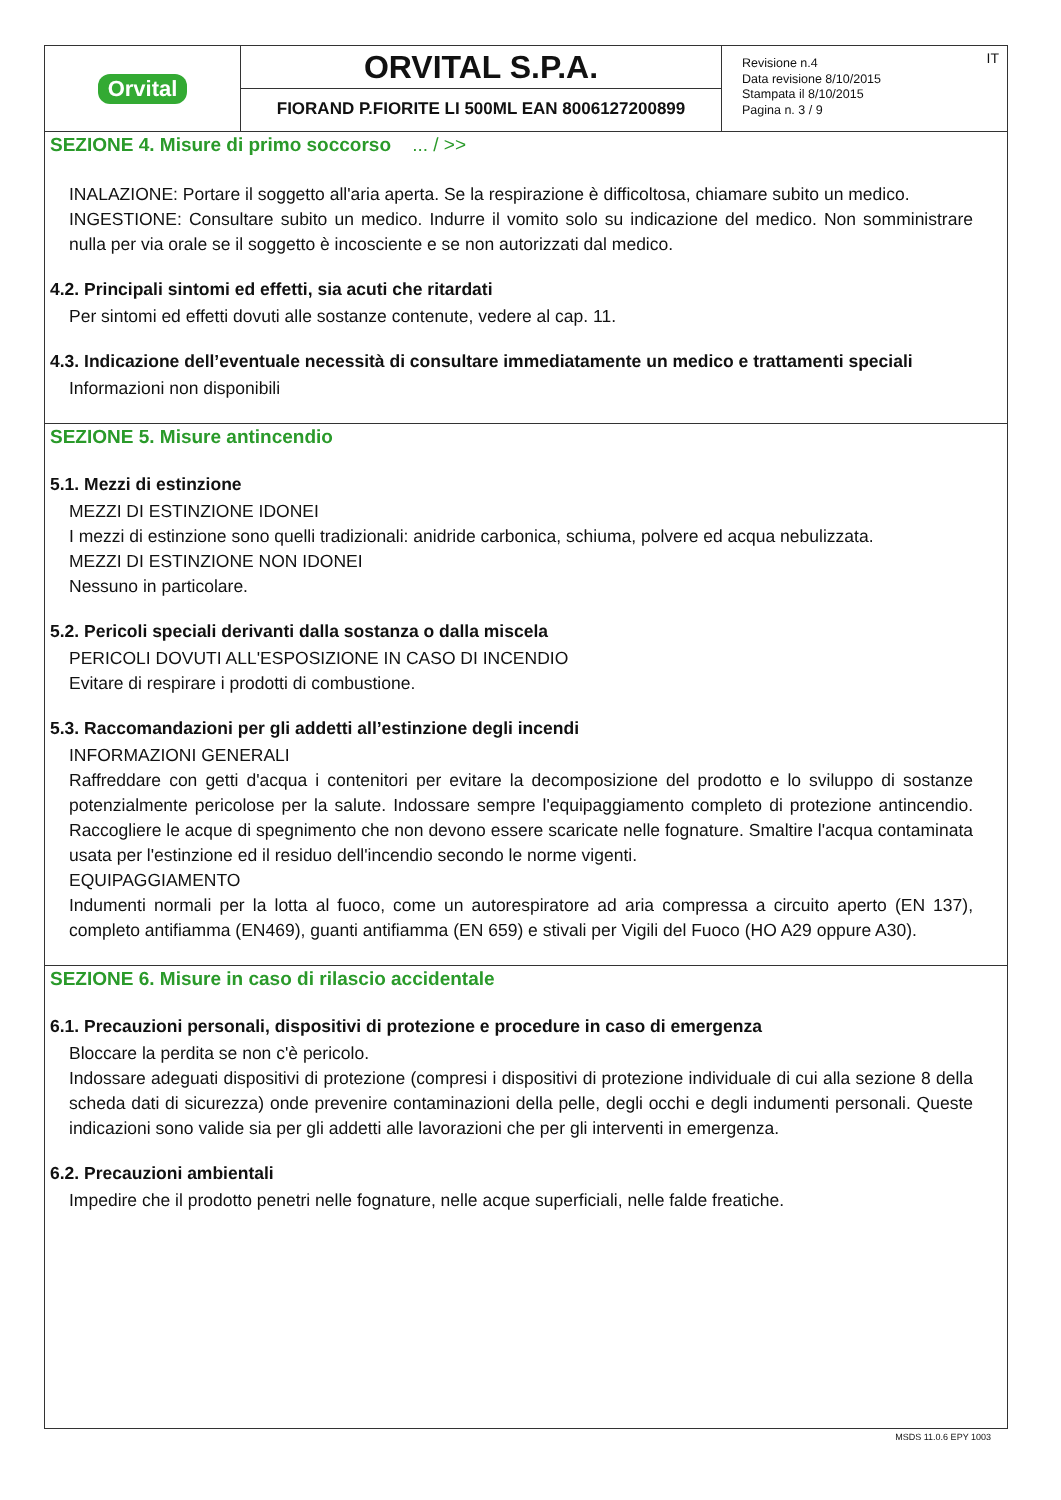Orvital
ORVITAL S.P.A.
FIORAND P.FIORITE LI 500ML EAN 8006127200899
Revisione n.4
Data revisione 8/10/2015
Stampata il 8/10/2015
Pagina n. 3 / 9
IT
SEZIONE 4. Misure di primo soccorso ... / >>
INALAZIONE: Portare il soggetto all'aria aperta. Se la respirazione è difficoltosa, chiamare subito un medico.
INGESTIONE: Consultare subito un medico. Indurre il vomito solo su indicazione del medico. Non somministrare nulla per via orale se il soggetto è incosciente e se non autorizzati dal medico.
4.2. Principali sintomi ed effetti, sia acuti che ritardati
Per sintomi ed effetti dovuti alle sostanze contenute, vedere al cap. 11.
4.3. Indicazione dell’eventuale necessità di consultare immediatamente un medico e trattamenti speciali
Informazioni non disponibili
SEZIONE 5. Misure antincendio
5.1. Mezzi di estinzione
MEZZI DI ESTINZIONE IDONEI
I mezzi di estinzione sono quelli tradizionali: anidride carbonica, schiuma, polvere ed acqua nebulizzata.
MEZZI DI ESTINZIONE NON IDONEI
Nessuno in particolare.
5.2. Pericoli speciali derivanti dalla sostanza o dalla miscela
PERICOLI DOVUTI ALL'ESPOSIZIONE IN CASO DI INCENDIO
Evitare di respirare i prodotti di combustione.
5.3. Raccomandazioni per gli addetti all’estinzione degli incendi
INFORMAZIONI GENERALI
Raffreddare con getti d'acqua i contenitori per evitare la decomposizione del prodotto e lo sviluppo di sostanze potenzialmente pericolose per la salute. Indossare sempre l'equipaggiamento completo di protezione antincendio. Raccogliere le acque di spegnimento che non devono essere scaricate nelle fognature. Smaltire l'acqua contaminata usata per l'estinzione ed il residuo dell'incendio secondo le norme vigenti.
EQUIPAGGIAMENTO
Indumenti normali per la lotta al fuoco, come un autorespiratore ad aria compressa a circuito aperto (EN 137), completo antifiamma (EN469), guanti antifiamma (EN 659) e stivali per Vigili del Fuoco (HO A29 oppure A30).
SEZIONE 6. Misure in caso di rilascio accidentale
6.1. Precauzioni personali, dispositivi di protezione e procedure in caso di emergenza
Bloccare la perdita se non c'è pericolo.
Indossare adeguati dispositivi di protezione (compresi i dispositivi di protezione individuale di cui alla sezione 8 della scheda dati di sicurezza) onde prevenire contaminazioni della pelle, degli occhi e degli indumenti personali. Queste indicazioni sono valide sia per gli addetti alle lavorazioni che per gli interventi in emergenza.
6.2. Precauzioni ambientali
Impedire che il prodotto penetri nelle fognature, nelle acque superficiali, nelle falde freatiche.
MSDS 11.0.6 EPY 1003